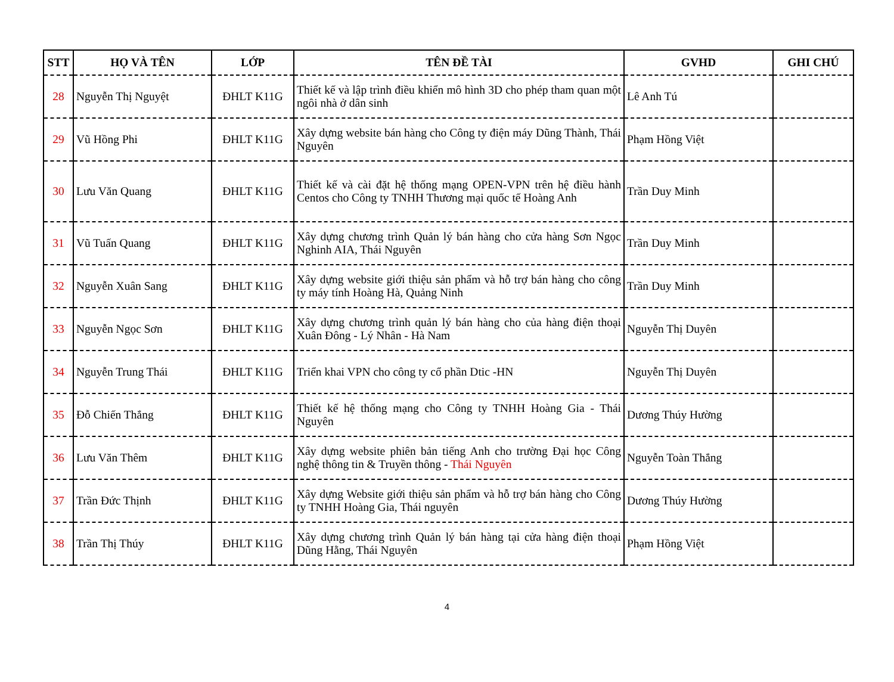| STT | HỌ VÀ TÊN | LỚP | TÊN ĐỀ TÀI | GVHD | GHI CHÚ |
| --- | --- | --- | --- | --- | --- |
| 28 | Nguyễn Thị Nguyệt | ĐHLT K11G | Thiết kế và lập trình điều khiển mô hình 3D cho phép tham quan một ngôi nhà ở dân sinh | Lê Anh Tú | |
| 29 | Vũ Hồng Phi | ĐHLT K11G | Xây dựng website bán hàng cho Công ty điện máy Dũng Thành, Thái Nguyên | Phạm Hồng Việt | |
| 30 | Lưu Văn Quang | ĐHLT K11G | Thiết kế và cài đặt hệ thống mạng OPEN-VPN trên hệ điều hành Centos cho Công ty TNHH Thương mại quốc tế Hoàng Anh | Trần Duy Minh | |
| 31 | Vũ Tuấn Quang | ĐHLT K11G | Xây dựng chương trình Quản lý bán hàng cho cửa hàng Sơn Ngọc Nghinh AIA, Thái Nguyên | Trần Duy Minh | |
| 32 | Nguyễn Xuân Sang | ĐHLT K11G | Xây dựng website giới thiệu sản phẩm và hỗ trợ bán hàng cho công ty máy tính Hoàng Hà, Quảng Ninh | Trần Duy Minh | |
| 33 | Nguyễn Ngọc Sơn | ĐHLT K11G | Xây dựng chương trình quản lý bán hàng cho của hàng điện thoại Xuân Đông - Lý Nhân - Hà Nam | Nguyễn Thị Duyên | |
| 34 | Nguyễn Trung Thái | ĐHLT K11G | Triển khai VPN cho công ty cổ phần Dtic -HN | Nguyễn Thị Duyên | |
| 35 | Đỗ Chiến Thắng | ĐHLT K11G | Thiết kế hệ thống mạng cho Công ty TNHH Hoàng Gia - Thái Nguyên | Dương Thúy Hường | |
| 36 | Lưu Văn Thêm | ĐHLT K11G | Xây dựng website phiên bản tiếng Anh cho trường Đại học Công nghệ thông tin & Truyền thông - Thái Nguyên | Nguyễn Toàn Thắng | |
| 37 | Trần Đức Thịnh | ĐHLT K11G | Xây dựng Website giới thiệu sản phẩm và hỗ trợ bán hàng cho Công ty TNHH Hoàng Gia, Thái nguyên | Dương Thúy Hường | |
| 38 | Trần Thị Thúy | ĐHLT K11G | Xây dựng chương trình Quản lý bán hàng tại cửa hàng điện thoại Dũng Hằng, Thái Nguyên | Phạm Hồng Việt | |
4